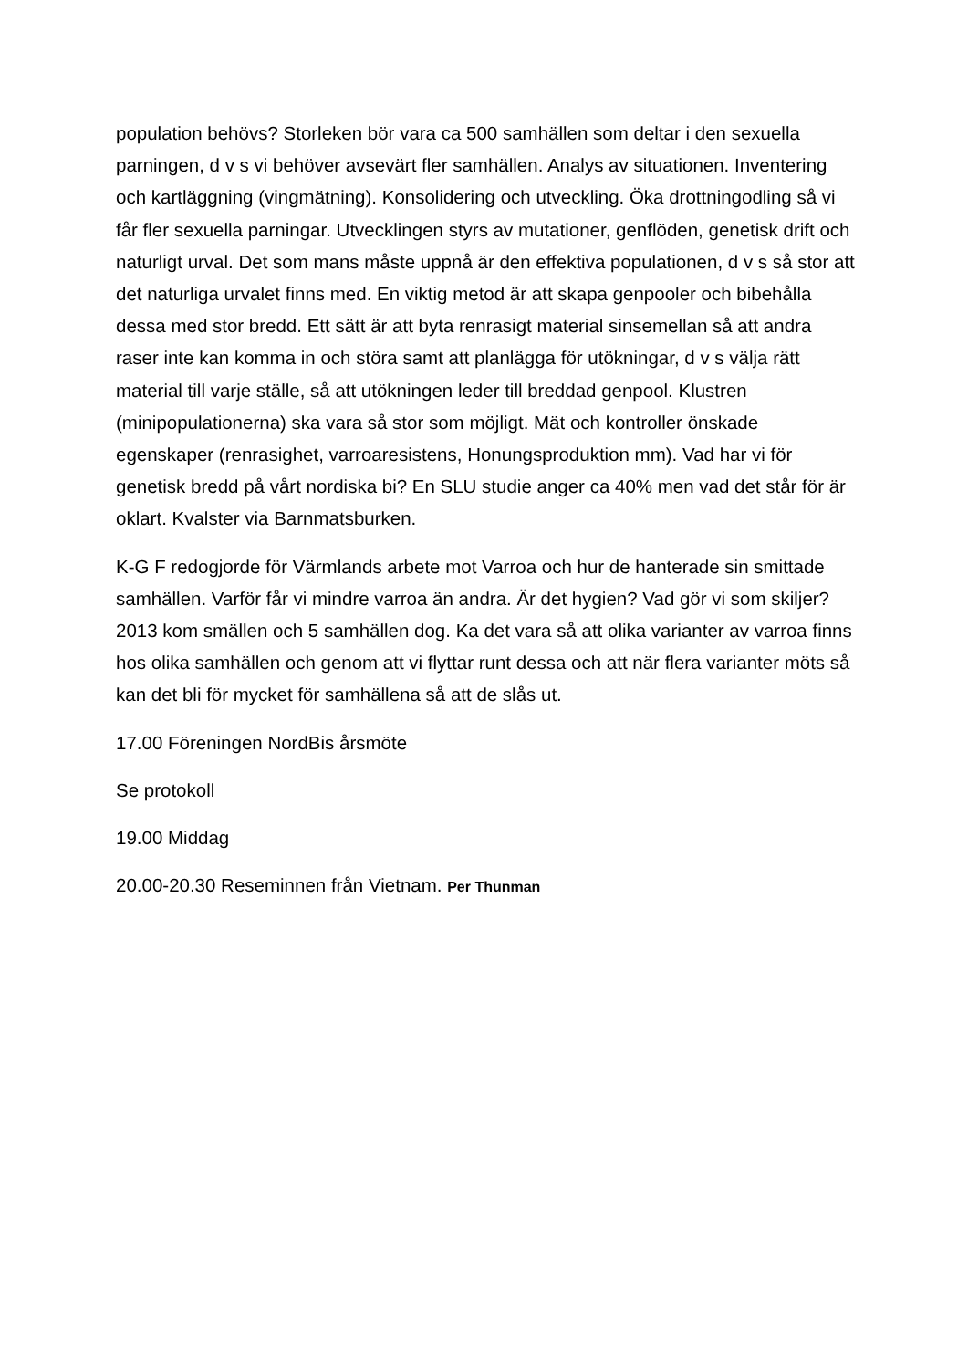population behövs? Storleken bör vara ca 500 samhällen som deltar i den sexuella parningen, d v s vi behöver avsevärt fler samhällen. Analys av situationen. Inventering och kartläggning (vingmätning). Konsolidering och utveckling. Öka drottningodling så vi får fler sexuella parningar. Utvecklingen styrs av mutationer, genflöden, genetisk drift och naturligt urval. Det som mans måste uppnå är den effektiva populationen, d v s så stor att det naturliga urvalet finns med. En viktig metod är att skapa genpooler och bibehålla dessa med stor bredd. Ett sätt är att byta renrasigt material sinsemellan så att andra raser inte kan komma in och störa samt att planlägga för utökningar, d v s välja rätt material till varje ställe, så att utökningen leder till breddad genpool. Klustren (minipopulationerna) ska vara så stor som möjligt. Mät och kontroller önskade egenskaper (renrasighet, varroaresistens, Honungsproduktion mm). Vad har vi för genetisk bredd på vårt nordiska bi? En SLU studie anger ca 40% men vad det står för är oklart. Kvalster via Barnmatsburken.
K-G F redogjorde för Värmlands arbete mot Varroa och hur de hanterade sin smittade samhällen. Varför får vi mindre varroa än andra. Är det hygien? Vad gör vi som skiljer? 2013 kom smällen och 5 samhällen dog. Ka det vara så att olika varianter av varroa finns hos olika samhällen och genom att vi flyttar runt dessa och att när flera varianter möts så kan det bli för mycket för samhällena så att de slås ut.
17.00 Föreningen NordBis årsmöte
Se protokoll
19.00 Middag
20.00-20.30 Reseminnen från Vietnam. Per Thunman